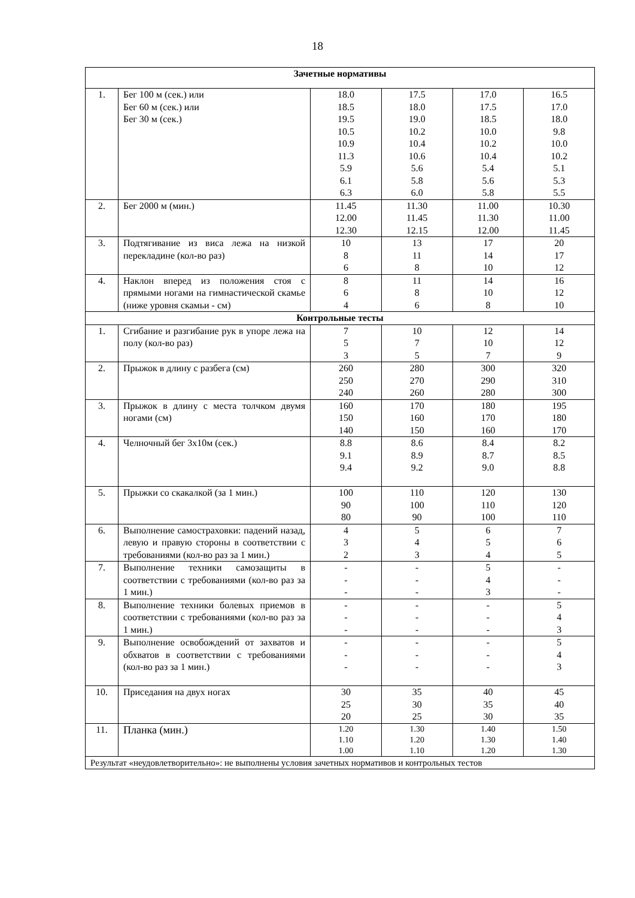18
| Зачетные нормативы | | | | | |
| --- | --- | --- | --- | --- | --- |
| 1. | Бег 100 м (сек.) или Бег 60 м (сек.) или Бег 30 м (сек.) | 18.0 18.5 19.5 10.5 10.9 11.3 5.9 6.1 6.3 | 17.5 18.0 19.0 10.2 10.4 10.6 5.6 5.8 6.0 | 17.0 17.5 18.5 10.0 10.2 10.4 5.4 5.6 5.8 | 16.5 17.0 18.0 9.8 10.0 10.2 5.1 5.3 5.5 |
| 2. | Бег 2000 м (мин.) | 11.45 12.00 12.30 | 11.30 11.45 12.15 | 11.00 11.30 12.00 | 10.30 11.00 11.45 |
| 3. | Подтягивание из виса лежа на низкой перекладине (кол-во раз) | 10 8 6 | 13 11 8 | 17 14 10 | 20 17 12 |
| 4. | Наклон вперед из положения стоя с прямыми ногами на гимнастической скамье (ниже уровня скамьи - см) | 8 6 4 | 11 8 6 | 14 10 8 | 16 12 10 |
| Контрольные тесты | | | | | |
| 1. | Сгибание и разгибание рук в упоре лежа на полу (кол-во раз) | 7 5 3 | 10 7 5 | 12 10 7 | 14 12 9 |
| 2. | Прыжок в длину с разбега (см) | 260 250 240 | 280 270 260 | 300 290 280 | 320 310 300 |
| 3. | Прыжок в длину с места толчком двумя ногами (см) | 160 150 140 | 170 160 150 | 180 170 160 | 195 180 170 |
| 4. | Челночный бег 3х10м (сек.) | 8.8 9.1 9.4 | 8.6 8.9 9.2 | 8.4 8.7 9.0 | 8.2 8.5 8.8 |
| 5. | Прыжки со скакалкой (за 1 мин.) | 100 90 80 | 110 100 90 | 120 110 100 | 130 120 110 |
| 6. | Выполнение самостраховки: падений назад, левую и правую стороны в соответствии с требованиями (кол-во раз за 1 мин.) | 4 3 2 | 5 4 3 | 6 5 4 | 7 6 5 |
| 7. | Выполнение техники самозащиты в соответствии с требованиями (кол-во раз за 1 мин.) | - - - | - - - | 5 4 3 | - - - |
| 8. | Выполнение техники болевых приемов в соответствии с требованиями (кол-во раз за 1 мин.) | - - - | - - - | - - - | 5 4 3 |
| 9. | Выполнение освобождений от захватов и обхватов в соответствии с требованиями (кол-во раз за 1 мин.) | - - - | - - - | - - - | 5 4 3 |
| 10. | Приседания на двух ногах | 30 25 20 | 35 30 25 | 40 35 30 | 45 40 35 |
| 11. | Планка (мин.) | 1.20 1.10 1.00 | 1.30 1.20 1.10 | 1.40 1.30 1.20 | 1.50 1.40 1.30 |
| Результат «неудовлетворительно»: не выполнены условия зачетных нормативов и контрольных тестов | | | | | |